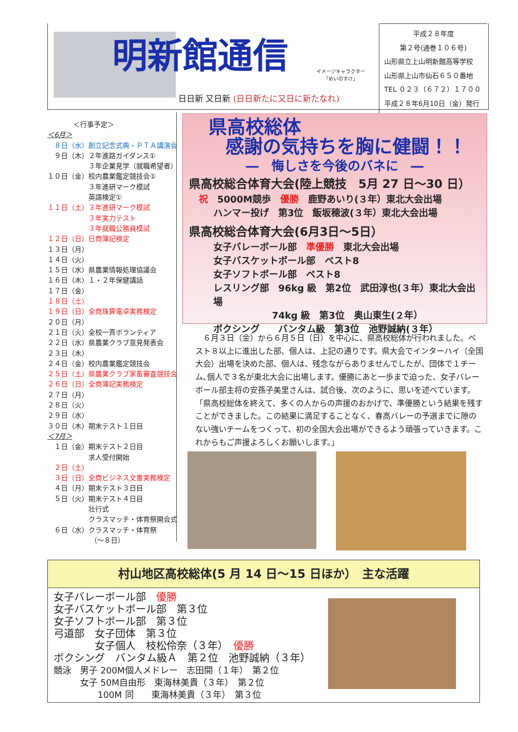明新館通信
日日新 又日新 (日日新たに又日に新たなれ)
イメージキャラクター
「めいのすけ」
平成２８年度
第２号(通巻１０６号)
山形県立上山明新館高等学校
山形県上山市仙石６５０番地
TEL ０２３（６７２）１７００
平成２８年6月10日（金）発行
＜行事予定＞
＜6月＞
　８日（水）創立記念式典・ＰＴＡ講演会
　９日（木）２年進路ガイダンス①
　　　　　　３年企業見学（就職希望者）
１０日（金）校内農業鑑定競技会①
　　　　　　３年進研マーク模試
　　　　　　英語検定①
１１日（土）３年進研マーク模試
　　　　　　３年実力テスト
　　　　　　３年就職公務員模試
１２日（日）日商簿記検定
１３日（月）
１４日（火）
１５日（水）県農業情報処理協議会
１６日（木）１・２年保健講話
１７日（金）
１８日（土）
１９日（日）全商珠算電卓実務検定
２０日（月）
２１日（火）全校一斉ボランティア
２２日（水）県農業クラブ意見発表会
２３日（木）
２４日（金）校内農業鑑定競技会
２５日（土）県農業クラブ家畜審査競技会
２６日（日）全商簿記実務検定
２７日（月）
２８日（火）
２９日（水）
３０日（木）期末テスト１日目
＜7月＞
　１日（金）期末テスト２日目
　　　　　　求人受付開始
　２日（土）
　３日（日）全商ビジネス文書実務検定
　４日（月）期末テスト３日目
　５日（火）期末テスト４日目
　　　　　　壮行式
　　　　　　クラスマッチ・体育祭開会式
　６日（水）クラスマッチ・体育祭
　　　　　　 （～８日）
県高校総体
感謝の気持ちを胸に健闘！！
―　悔しさを今後のバネに　―
県高校総合体育大会(陸上競技　5月 27 日～30 日）
祝　5000M競歩　優勝　鹿野あいり(３年）東北大会出場
ハンマー投げ　第3位　飯坂穂波(３年）東北大会出場
県高校総合体育大会(6月3日～5日）
女子バレーボール部　準優勝　東北大会出場
女子バスケットボール部　ベスト8
女子ソフトボール部　ベスト8
レスリング部　96kg 級　第2位　武田淳也(３年）東北大会出場
74kg 級　第3位　奥山東生(２年）
ボクシング　　バンタム級　第3位　池野誠納(３年）
　６月３日（金）から６月５日（日）を中心に、県高校総体が行われました。ベスト８以上に進出した部、個人は、上記の通りです。県大会でインターハイ（全国大会）出場を決めた部、個人は、残念ながらありませんでしたが、団体で１チーム､個人で３名が東北大会に出場します。優勝にあと一歩まで迫った、女子バレーボール部主将の安孫子美里さんは、試合後、次のように、思いを述べています。「県高校総体を終えて、多くの人からの声援のおかげで、準優勝という結果を残すことができました。この結果に満足することなく、春高バレーの予選までに隙のない強いチームをつくって、初の全国大会出場ができるよう頑張っていきます。これからもご声援よろしくお願いします。」
村山地区高校総体(5 月 14 日～15 日ほか）　主な活躍
女子バレーボール部　優勝 女子バスケットボール部　第３位 女子ソフトボール部　第３位 弓道部　女子団体　第３位 　　　　女子個人　枝松伶奈（３年）　優勝 ボクシング　バンタム級Ａ　第２位　池野誠納（３年） 競泳　男子 200M個人メドレー　志田開（１年）　第２位 　　　女子 50M自由形　東海林美貴（３年）　第２位 　　　　　100M 同　　東海林美貴（３年）　第３位